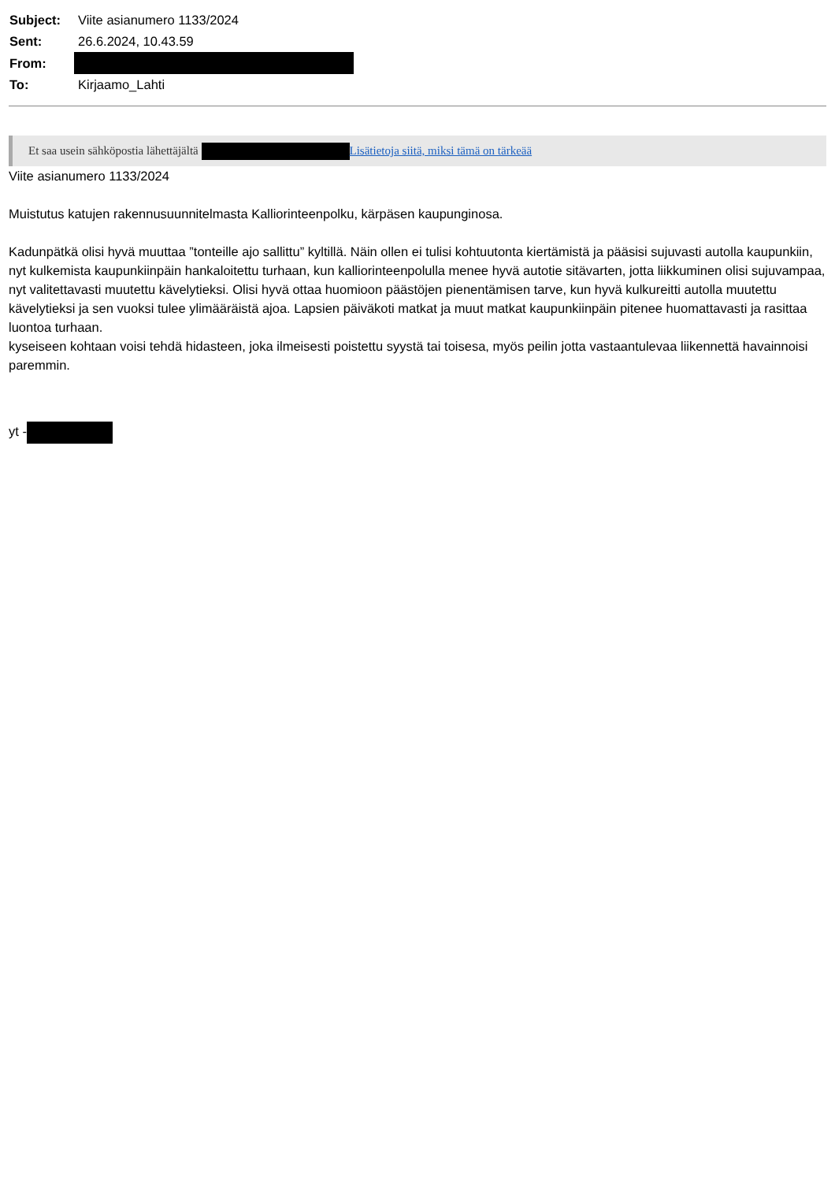| Subject: | Viite asianumero 1133/2024 |
| Sent: | 26.6.2024, 10.43.59 |
| From: | |
| To: | Kirjaamo_Lahti |
Et saa usein sähköpostia lähettäjältä Lisätietoja siitä, miksi tämä on tärkeää
Viite asianumero 1133/2024
Muistutus katujen rakennusuunnitelmasta Kalliorinteenpolku, kärpäsen kaupunginosa.
Kadunpätkä olisi hyvä muuttaa ”tonteille ajo sallittu” kyltillä. Näin ollen ei tulisi kohtuutonta kiertämistä ja pääsisi sujuvasti autolla kaupunkiin, nyt kulkemista kaupunkiinpäin hankaloitettu turhaan, kun kalliorinteenpolulla menee hyvä autotie sitävarten, jotta liikkuminen olisi sujuvampaa, nyt valitettavasti muutettu kävelytieksi. Olisi hyvä ottaa huomioon päästöjen pienentämisen tarve, kun hyvä kulkureitti autolla muutettu kävelytieksi ja sen vuoksi tulee ylimääräistä ajoa. Lapsien päiväkoti matkat ja muut matkat kaupunkiinpäin pitenee huomattavasti ja rasittaa luontoa turhaan.
kyseiseen kohtaan voisi tehdä hidasteen, joka ilmeisesti poistettu syystä tai toisesa, myös peilin jotta vastaantulevaa liikennettä havainnoisi paremmin.
yt -